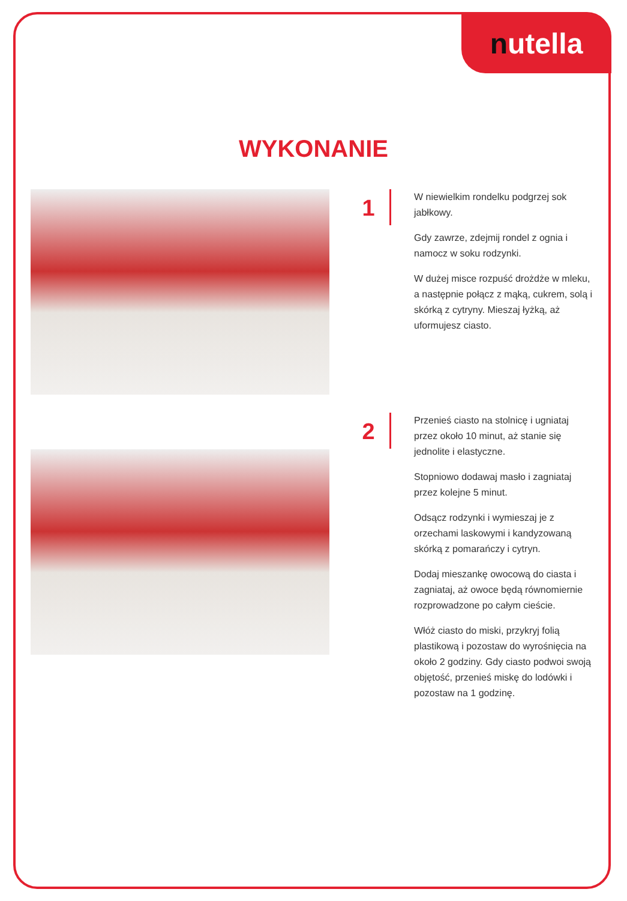nutella
WYKONANIE
1
W niewielkim rondelku podgrzej sok jabłkowy.
Gdy zawrze, zdejmij rondel z ognia i namocz w soku rodzynki.
W dużej misce rozpuść drożdże w mleku, a następnie połącz z mąką, cukrem, solą i skórką z cytryny. Mieszaj łyżką, aż uformujesz ciasto.
2
Przenieś ciasto na stolnicę i ugniataj przez około 10 minut, aż stanie się jednolite i elastyczne.
Stopniowo dodawaj masło i zagniataj przez kolejne 5 minut.
Odsącz rodzynki i wymieszaj je z orzechami laskowymi i kandyzowaną skórką z pomarańczy i cytryn.
Dodaj mieszankę owocową do ciasta i zagniataj, aż owoce będą równomiernie rozprowadzone po całym cieście.
Włóż ciasto do miski, przykryj folią plastikową i pozostaw do wyrośnięcia na około 2 godziny. Gdy ciasto podwoi swoją objętość, przenieś miskę do lodówki i pozostaw na 1 godzinę.